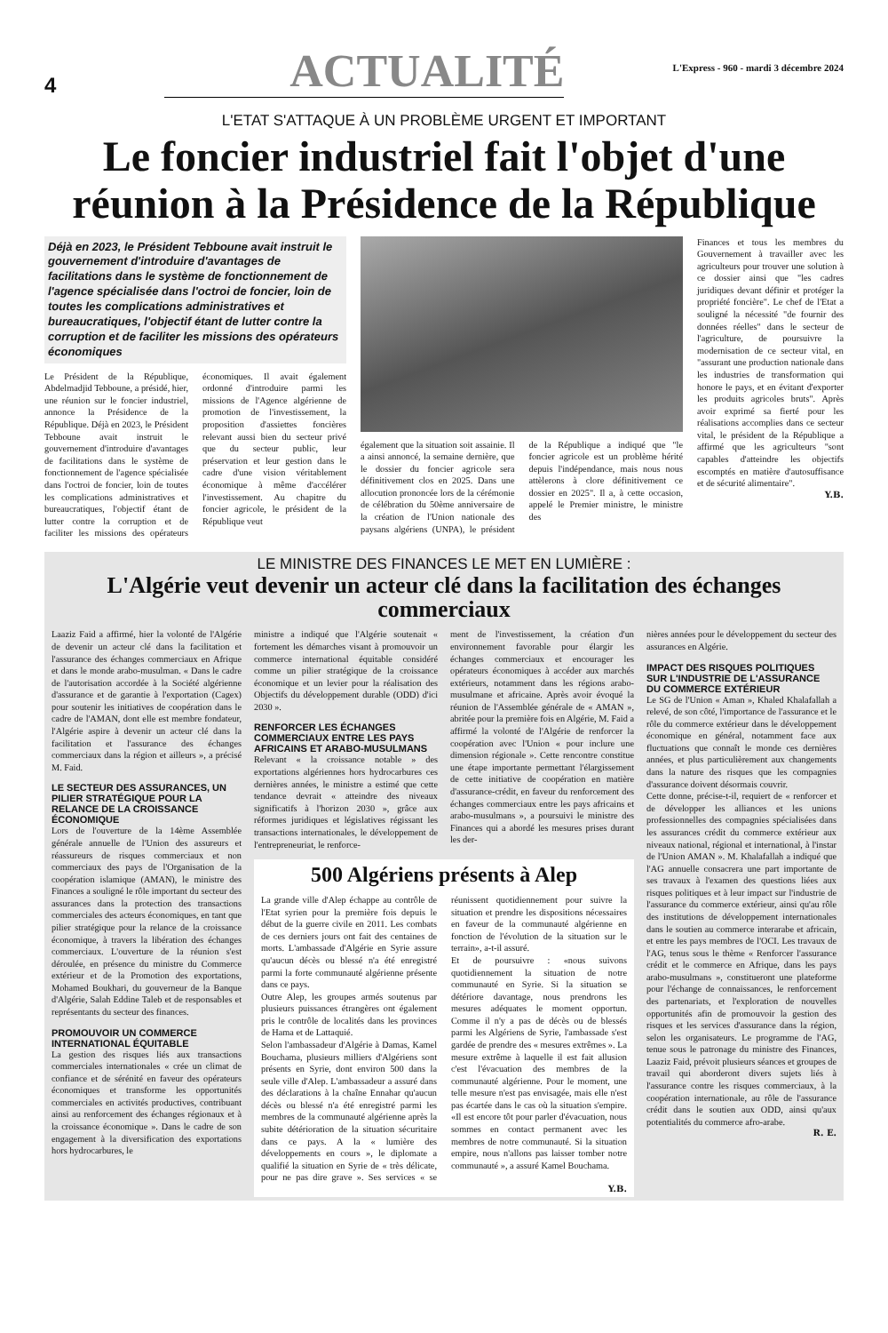4
ACTUALITÉ
L'Express - 960 - mardi 3 décembre 2024
L'ETAT S'ATTAQUE À UN PROBLÈME URGENT ET IMPORTANT
Le foncier industriel fait l'objet d'une réunion à la Présidence de la République
Déjà en 2023, le Président Tebboune avait instruit le gouvernement d'introduire d'avantages de facilitations dans le système de fonctionnement de l'agence spécialisée dans l'octroi de foncier, loin de toutes les complications administratives et bureaucratiques, l'objectif étant de lutter contre la corruption et de faciliter les missions des opérateurs économiques
Le Président de la République, Abdelmadjid Tebboune, a présidé, hier, une réunion sur le foncier industriel, annonce la Présidence de la République. Déjà en 2023, le Président Tebboune avait instruit le gouvernement d'introduire d'avantages de facilitations dans le système de fonctionnement de l'agence spécialisée dans l'octroi de foncier, loin de toutes les complications administratives et bureaucratiques, l'objectif étant de lutter contre la corruption et de faciliter les missions des opérateurs économiques. Il avait également ordonné d'introduire parmi les missions de l'Agence algérienne de promotion de l'investissement, la proposition d'assiettes foncières relevant aussi bien du secteur privé que du secteur public, leur préservation et leur gestion dans le cadre d'une vision véritablement économique à même d'accélérer l'investissement. Au chapitre du foncier agricole, le président de la République veut
également que la situation soit assainie. Il a ainsi annoncé, la semaine dernière, que le dossier du foncier agricole sera définitivement clos en 2025. Dans une allocution prononcée lors de la cérémonie de célébration du 50ème anniversaire de la création de l'Union nationale des paysans algériens (UNPA), le président de la République a indiqué que "le foncier agricole est un problème hérité depuis l'indépendance, mais nous nous attèlerons à clore définitivement ce dossier en 2025". Il a, à cette occasion, appelé le Premier ministre, le ministre des
Finances et tous les membres du Gouvernement à travailler avec les agriculteurs pour trouver une solution à ce dossier ainsi que "les cadres juridiques devant définir et protéger la propriété foncière". Le chef de l'Etat a souligné la nécessité "de fournir des données réelles" dans le secteur de l'agriculture, de poursuivre la modernisation de ce secteur vital, en "assurant une production nationale dans les industries de transformation qui honore le pays, et en évitant d'exporter les produits agricoles bruts". Après avoir exprimé sa fierté pour les réalisations accomplies dans ce secteur vital, le président de la République a affirmé que les agriculteurs "sont capables d'atteindre les objectifs escomptés en matière d'autosuffisance et de sécurité alimentaire".
Y.B.
LE MINISTRE DES FINANCES LE MET EN LUMIÈRE :
L'Algérie veut devenir un acteur clé dans la facilitation des échanges commerciaux
Laaziz Faid a affirmé, hier la volonté de l'Algérie de devenir un acteur clé dans la facilitation et l'assurance des échanges commerciaux en Afrique et dans le monde arabo-musulman. « Dans le cadre de l'autorisation accordée à la Société algérienne d'assurance et de garantie à l'exportation (Cagex) pour soutenir les initiatives de coopération dans le cadre de l'AMAN, dont elle est membre fondateur, l'Algérie aspire à devenir un acteur clé dans la facilitation et l'assurance des échanges commerciaux dans la région et ailleurs », a précisé M. Faid.
LE SECTEUR DES ASSURANCES, UN PILIER STRATÉGIQUE POUR LA RELANCE DE LA CROISSANCE ÉCONOMIQUE
Lors de l'ouverture de la 14ème Assemblée générale annuelle de l'Union des assureurs et réassureurs de risques commerciaux et non commerciaux des pays de l'Organisation de la coopération islamique (AMAN), le ministre des Finances a souligné le rôle important du secteur des assurances dans la protection des transactions commerciales des acteurs économiques, en tant que pilier stratégique pour la relance de la croissance économique, à travers la libération des échanges commerciaux. L'ouverture de la réunion s'est déroulée, en présence du ministre du Commerce extérieur et de la Promotion des exportations, Mohamed Boukhari, du gouverneur de la Banque d'Algérie, Salah Eddine Taleb et de responsables et représentants du secteur des finances.
PROMOUVOIR UN COMMERCE INTERNATIONAL ÉQUITABLE
La gestion des risques liés aux transactions commerciales internationales « crée un climat de confiance et de sérénité en faveur des opérateurs économiques et transforme les opportunités commerciales en activités productives, contribuant ainsi au renforcement des échanges régionaux et à la croissance économique ». Dans le cadre de son engagement à la diversification des exportations hors hydrocarbures, le
ministre a indiqué que l'Algérie soutenait « fortement les démarches visant à promouvoir un commerce international équitable considéré comme un pilier stratégique de la croissance économique et un levier pour la réalisation des Objectifs du développement durable (ODD) d'ici 2030 ».
RENFORCER LES ÉCHANGES COMMERCIAUX ENTRE LES PAYS AFRICAINS ET ARABO-MUSULMANS
Relevant « la croissance notable » des exportations algériennes hors hydrocarbures ces dernières années, le ministre a estimé que cette tendance devrait « atteindre des niveaux significatifs à l'horizon 2030 », grâce aux réformes juridiques et législatives régissant les transactions internationales, le développement de l'entrepreneuriat, le renforce-
ment de l'investissement, la création d'un environnement favorable pour élargir les échanges commerciaux et encourager les opérateurs économiques à accéder aux marchés extérieurs, notamment dans les régions arabo-musulmane et africaine. Après avoir évoqué la réunion de l'Assemblée générale de « AMAN », abritée pour la première fois en Algérie, M. Faid a affirmé la volonté de l'Algérie de renforcer la coopération avec l'Union « pour inclure une dimension régionale ». Cette rencontre constitue une étape importante permettant l'élargissement de cette initiative de coopération en matière d'assurance-crédit, en faveur du renforcement des échanges commerciaux entre les pays africains et arabo-musulmans », a poursuivi le ministre des Finances qui a abordé les mesures prises durant les der-
500 Algériens présents à Alep
La grande ville d'Alep échappe au contrôle de l'Etat syrien pour la première fois depuis le début de la guerre civile en 2011. Les combats de ces derniers jours ont fait des centaines de morts. L'ambassade d'Algérie en Syrie assure qu'aucun décès ou blessé n'a été enregistré parmi la forte communauté algérienne présente dans ce pays.
Outre Alep, les groupes armés soutenus par plusieurs puissances étrangères ont également pris le contrôle de localités dans les provinces de Hama et de Lattaquié.
Selon l'ambassadeur d'Algérie à Damas, Kamel Bouchama, plusieurs milliers d'Algériens sont présents en Syrie, dont environ 500 dans la seule ville d'Alep. L'ambassadeur a assuré dans des déclarations à la chaîne Ennahar qu'aucun décès ou blessé n'a été enregistré parmi les membres de la communauté algérienne après la subite détérioration de la situation sécuritaire dans ce pays. A la « lumière des développements en cours », le diplomate a qualifié la situation en Syrie de « très délicate, pour ne pas dire grave ». Ses services « se réunissent quotidiennement pour suivre la situation et prendre les dispositions nécessaires en faveur de la communauté algérienne en fonction de l'évolution de la situation sur le terrain», a-t-il assuré.
Et de poursuivre : «nous suivons quotidiennement la situation de notre communauté en Syrie. Si la situation se détériore davantage, nous prendrons les mesures adéquates le moment opportun. Comme il n'y a pas de décès ou de blessés parmi les Algériens de Syrie, l'ambassade s'est gardée de prendre des « mesures extrêmes ». La mesure extrême à laquelle il est fait allusion c'est l'évacuation des membres de la communauté algérienne. Pour le moment, une telle mesure n'est pas envisagée, mais elle n'est pas écartée dans le cas où la situation s'empire. «Il est encore tôt pour parler d'évacuation, nous sommes en contact permanent avec les membres de notre communauté. Si la situation empire, nous n'allons pas laisser tomber notre communauté », a assuré Kamel Bouchama.
Y.B.
nières années pour le développement du secteur des assurances en Algérie.
IMPACT DES RISQUES POLITIQUES SUR L'INDUSTRIE DE L'ASSURANCE DU COMMERCE EXTÉRIEUR
Le SG de l'Union « Aman », Khaled Khalafallah a relevé, de son côté, l'importance de l'assurance et le rôle du commerce extérieur dans le développement économique en général, notamment face aux fluctuations que connaît le monde ces dernières années, et plus particulièrement aux changements dans la nature des risques que les compagnies d'assurance doivent désormais couvrir.
Cette donne, précise-t-il, requiert de « renforcer et de développer les alliances et les unions professionnelles des compagnies spécialisées dans les assurances crédit du commerce extérieur aux niveaux national, régional et international, à l'instar de l'Union AMAN ». M. Khalafallah a indiqué que l'AG annuelle consacrera une part importante de ses travaux à l'examen des questions liées aux risques politiques et à leur impact sur l'industrie de l'assurance du commerce extérieur, ainsi qu'au rôle des institutions de développement internationales dans le soutien au commerce interarabe et africain, et entre les pays membres de l'OCI. Les travaux de l'AG, tenus sous le thème « Renforcer l'assurance crédit et le commerce en Afrique, dans les pays arabo-musulmans », constitueront une plateforme pour l'échange de connaissances, le renforcement des partenariats, et l'exploration de nouvelles opportunités afin de promouvoir la gestion des risques et les services d'assurance dans la région, selon les organisateurs. Le programme de l'AG, tenue sous le patronage du ministre des Finances, Laaziz Faid, prévoit plusieurs séances et groupes de travail qui aborderont divers sujets liés à l'assurance contre les risques commerciaux, à la coopération internationale, au rôle de l'assurance crédit dans le soutien aux ODD, ainsi qu'aux potentialités du commerce afro-arabe.
R. E.